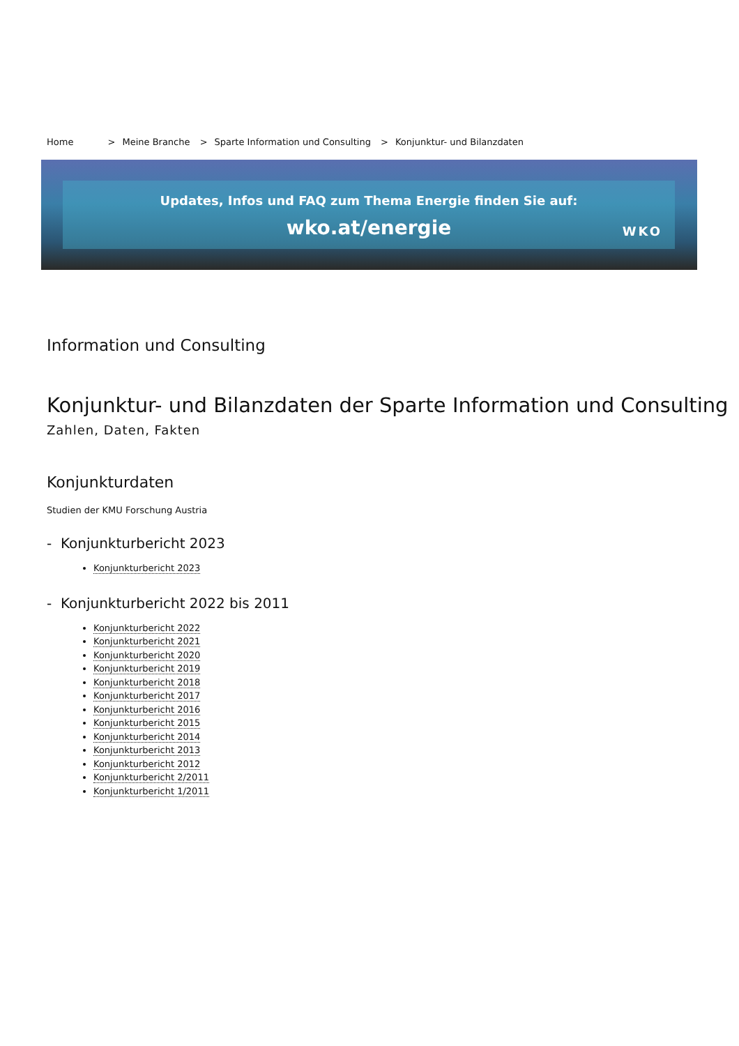Home > Meine Branche > Sparte Information und Consulting > Konjunktur- und Bilanzdaten
Updates, Infos und FAQ zum Thema Energie finden Sie auf:
wko.at/energie
WKO
Information und Consulting
Konjunktur- und Bilanzdaten der Sparte Information und Consulting
Zahlen, Daten, Fakten
Konjunkturdaten
Studien der KMU Forschung Austria
- Konjunkturbericht 2023
Konjunkturbericht 2023
- Konjunkturbericht 2022 bis 2011
Konjunkturbericht 2022
Konjunkturbericht 2021
Konjunkturbericht 2020
Konjunkturbericht 2019
Konjunkturbericht 2018
Konjunkturbericht 2017
Konjunkturbericht 2016
Konjunkturbericht 2015
Konjunkturbericht 2014
Konjunkturbericht 2013
Konjunkturbericht 2012
Konjunkturbericht 2/2011
Konjunkturbericht 1/2011